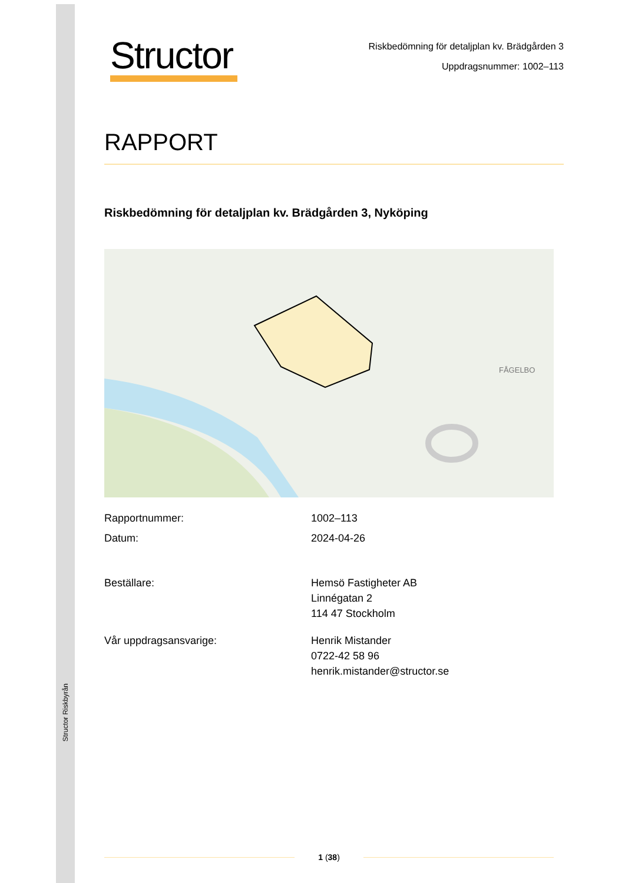Structor Riskbyrån
Structor
Riskbedömning för detaljplan kv. Brädgården 3
Uppdragsnummer: 1002–113
RAPPORT
Riskbedömning för detaljplan kv. Brädgården 3, Nyköping
FÅGELBO
| Rapportnummer: | 1002–113 |
| Datum: | 2024-04-26 |
| Beställare: | Hemsö Fastigheter AB Linnégatan 2 114 47 Stockholm |
| Vår uppdragsansvarige: | Henrik Mistander 0722-42 58 96 henrik.mistander@structor.se |
1 (38)